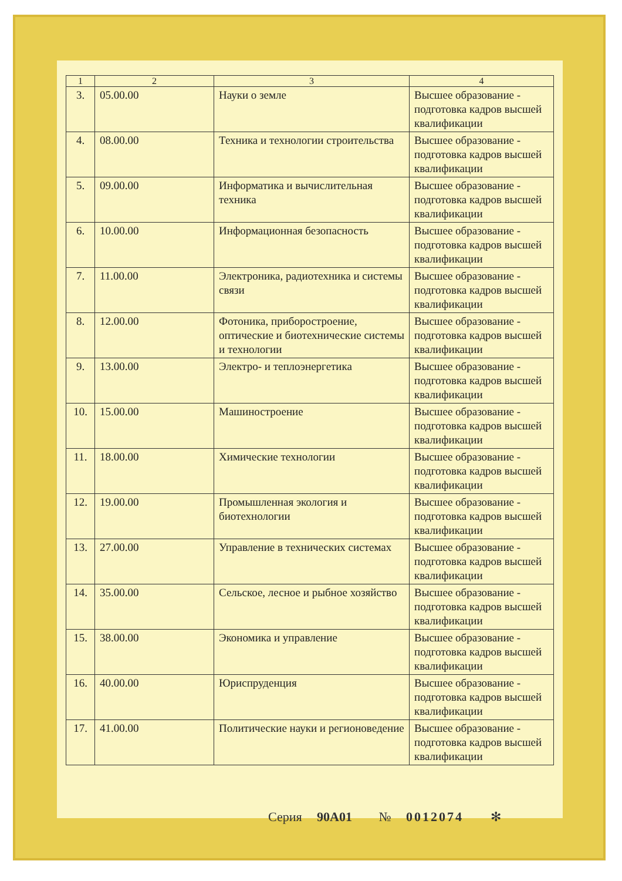| 1 | 2 | 3 | 4 |
| --- | --- | --- | --- |
| 3. | 05.00.00 | Науки о земле | Высшее образование - подготовка кадров высшей квалификации |
| 4. | 08.00.00 | Техника и технологии строительства | Высшее образование - подготовка кадров высшей квалификации |
| 5. | 09.00.00 | Информатика и вычислительная техника | Высшее образование - подготовка кадров высшей квалификации |
| 6. | 10.00.00 | Информационная безопасность | Высшее образование - подготовка кадров высшей квалификации |
| 7. | 11.00.00 | Электроника, радиотехника и системы связи | Высшее образование - подготовка кадров высшей квалификации |
| 8. | 12.00.00 | Фотоника, приборостроение, оптические и биотехнические системы и технологии | Высшее образование - подготовка кадров высшей квалификации |
| 9. | 13.00.00 | Электро- и теплоэнергетика | Высшее образование - подготовка кадров высшей квалификации |
| 10. | 15.00.00 | Машиностроение | Высшее образование - подготовка кадров высшей квалификации |
| 11. | 18.00.00 | Химические технологии | Высшее образование - подготовка кадров высшей квалификации |
| 12. | 19.00.00 | Промышленная экология и биотехнологии | Высшее образование - подготовка кадров высшей квалификации |
| 13. | 27.00.00 | Управление в технических системах | Высшее образование - подготовка кадров высшей квалификации |
| 14. | 35.00.00 | Сельское, лесное и рыбное хозяйство | Высшее образование - подготовка кадров высшей квалификации |
| 15. | 38.00.00 | Экономика и управление | Высшее образование - подготовка кадров высшей квалификации |
| 16. | 40.00.00 | Юриспруденция | Высшее образование - подготовка кадров высшей квалификации |
| 17. | 41.00.00 | Политические науки и регионоведение | Высшее образование - подготовка кадров высшей квалификации |
Серия 90А01 № 0012074 ✻